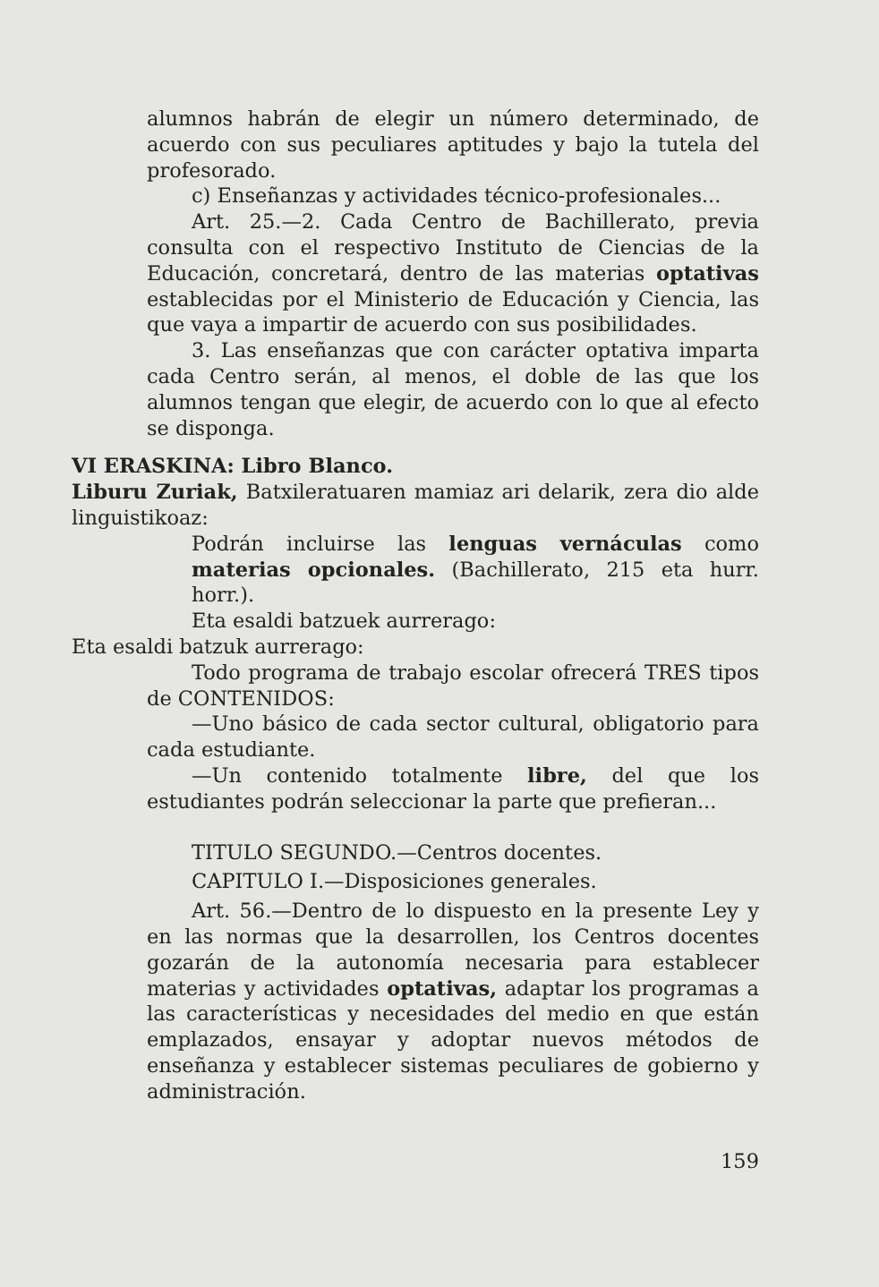alumnos habrán de elegir un número determinado, de acuerdo con sus peculiares aptitudes y bajo la tutela del profesorado.
c) Enseñanzas y actividades técnico-profesionales...
Art. 25.—2. Cada Centro de Bachillerato, previa consulta con el respectivo Instituto de Ciencias de la Educación, concretará, dentro de las materias optativas establecidas por el Ministerio de Educación y Ciencia, las que vaya a impartir de acuerdo con sus posibilidades.
3. Las enseñanzas que con carácter optativa imparta cada Centro serán, al menos, el doble de las que los alumnos tengan que elegir, de acuerdo con lo que al efecto se disponga.
VI ERASKINA: Libro Blanco.
Liburu Zuriak, Batxileratuaren mamiaz ari delarik, zera dio alde linguistikoaz:
Podrán incluirse las lenguas vernáculas como materias opcionales. (Bachillerato, 215 eta hurr. horr.).
Eta esaldi batzuek aurrerago:
Eta esaldi batzuk aurrerago:
Todo programa de trabajo escolar ofrecerá TRES tipos de CONTENIDOS:
—Uno básico de cada sector cultural, obligatorio para cada estudiante.
—Un contenido totalmente libre, del que los estudiantes podrán seleccionar la parte que prefieran...
TITULO SEGUNDO.—Centros docentes.
CAPITULO I.—Disposiciones generales.
Art. 56.—Dentro de lo dispuesto en la presente Ley y en las normas que la desarrollen, los Centros docentes gozarán de la autonomía necesaria para establecer materias y actividades optativas, adaptar los programas a las características y necesidades del medio en que están emplazados, ensayar y adoptar nuevos métodos de enseñanza y establecer sistemas peculiares de gobierno y administración.
159